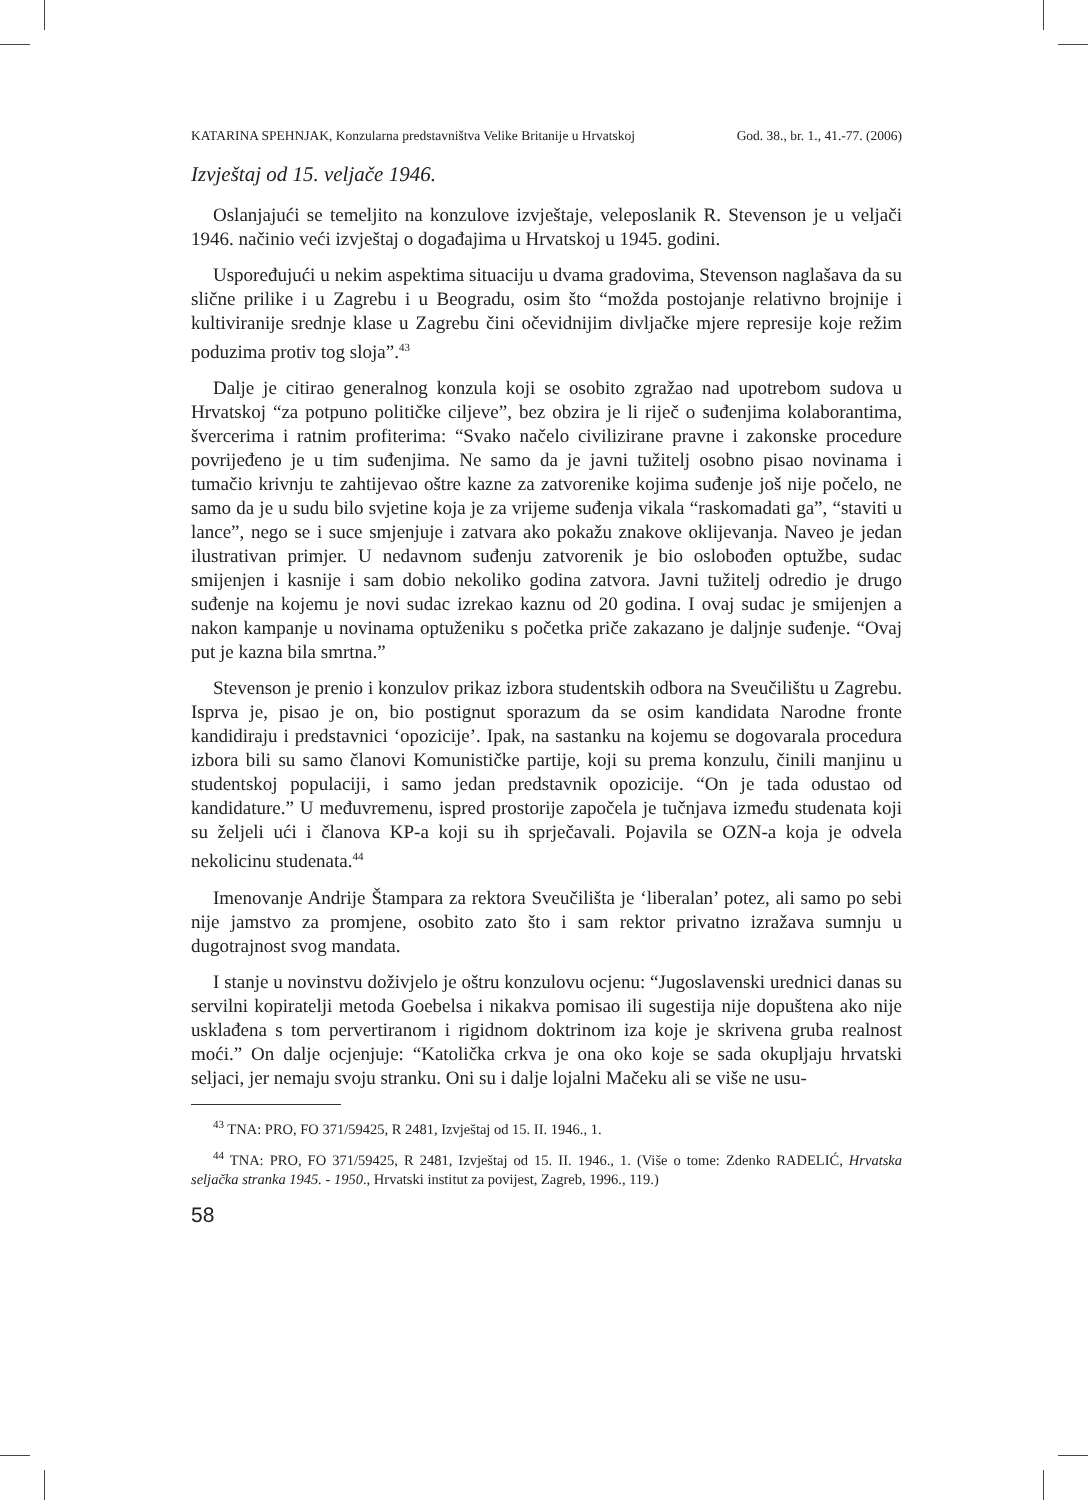KATARINA SPEHNJAK, Konzularna predstavništva Velike Britanije u Hrvatskoj God. 38., br. 1., 41.-77. (2006)
Izvještaj od 15. veljače 1946.
Oslanjajući se temeljito na konzulove izvještaje, veleposlanik R. Stevenson je u veljači 1946. načinio veći izvještaj o događajima u Hrvatskoj u 1945. godini.
Uspoređujući u nekim aspektima situaciju u dvama gradovima, Stevenson naglašava da su slične prilike i u Zagrebu i u Beogradu, osim što “možda postojanje relativno brojnije i kultiviranije srednje klase u Zagrebu čini očevidnijim divljačke mjere represije koje režim poduzima protiv tog sloja”.<sup>43</sup>
Dalje je citirao generalnog konzula koji se osobito zgražao nad upotrebom sudova u Hrvatskoj “za potpuno političke ciljeve”, bez obzira je li riječ o suđenjima kolaborantima, švercerima i ratnim profiterima: “Svako načelo civilizirane pravne i zakonske procedure povrijeđeno je u tim suđenjima. Ne samo da je javni tužitelj osobno pisao novinama i tumačio krivnju te zahtijevao oštre kazne za zatvorenike kojima suđenje još nije počelo, ne samo da je u sudu bilo svjetine koja je za vrijeme suđenja vikala “raskomadati ga”, “staviti u lance”, nego se i suce smjenjuje i zatvara ako pokažu znakove oklijevanja. Naveo je jedan ilustrativan primjer. U nedavnom suđenju zatvorenik je bio oslobođen optužbe, sudac smijenjen i kasnije i sam dobio nekoliko godina zatvora. Javni tužitelj odredio je drugo suđenje na kojemu je novi sudac izrekao kaznu od 20 godina. I ovaj sudac je smijenjen a nakon kampanje u novinama optuženiku s početka priče zakazano je daljnje suđenje. “Ovaj put je kazna bila smrtna.”
Stevenson je prenio i konzulov prikaz izbora studentskih odbora na Sveučilištu u Zagrebu. Isprva je, pisao je on, bio postignut sporazum da se osim kandidata Narodne fronte kandidiraju i predstavnici ‘opozicije’. Ipak, na sastanku na kojemu se dogovarala procedura izbora bili su samo članovi Komunističke partije, koji su prema konzulu, činili manjinu u studentskoj populaciji, i samo jedan predstavnik opozicije. “On je tada odustao od kandidature.” U međuvremenu, ispred prostorije započela je tučnjava između studenata koji su željeli ući i članova KP-a koji su ih sprječavali. Pojavila se OZN-a koja je odvela nekolicinu studenata.<sup>44</sup>
Imenovanje Andrije Štampara za rektora Sveučilišta je ‘liberalan’ potez, ali samo po sebi nije jamstvo za promjene, osobito zato što i sam rektor privatno izražava sumnju u dugotrajnost svog mandata.
I stanje u novinstvu doživjelo je oštru konzulovu ocjenu: “Jugoslavenski urednici danas su servilni kopiratelji metoda Goebelsa i nikakva pomisao ili sugestija nije dopuštena ako nije usklađena s tom pervertiranom i rigidnom doktrinom iza koje je skrivena gruba realnost moći.” On dalje ocjenjuje: “Katolička crkva je ona oko koje se sada okupljaju hrvatski seljaci, jer nemaju svoju stranku. Oni su i dalje lojalni Mačeku ali se više ne usu-
<sup>43</sup> TNA: PRO, FO 371/59425, R 2481, Izvještaj od 15. II. 1946., 1.
<sup>44</sup> TNA: PRO, FO 371/59425, R 2481, Izvještaj od 15. II. 1946., 1. (Više o tome: Zdenko RADELIĆ, Hrvatska seljačka stranka 1945. - 1950., Hrvatski institut za povijest, Zagreb, 1996., 119.)
58